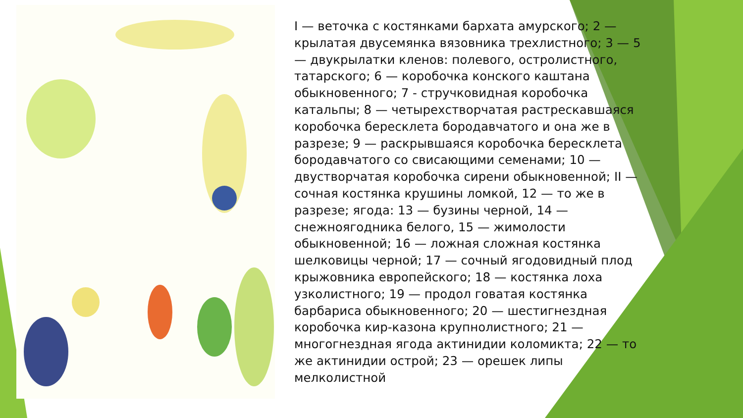I — веточка с костянками бархата амурского; 2 — крылатая двусемянка вязовника трехлистного; 3 — 5 — двукрылатки кленов: полевого, остролистного, татарского; 6 — коробочка конского каштана обыкновенного; 7 - стручковидная коробочка катальпы; 8 — четырехстворчатая растрескавшаяся коробочка бересклета бородавчатого и она же в разрезе; 9 — раскрывшаяся коробочка бересклета бородавчатого со свисающими семенами; 10 — двустворчатая коробочка сирени обыкновенной; II — сочная костянка крушины ломкой, 12 — то же в разрезе; ягода: 13 — бузины черной, 14 — снежноягодника белого, 15 — жимолости обыкновенной; 16 — ложная сложная костянка шелковицы черной; 17 — сочный ягодовидный плод крыжовника европейского; 18 — костянка лоха узколистного; 19 — продол говатая костянка барбариса обыкновенного; 20 — шестигнездная коробочка кир-казона крупнолистного; 21 — многогнездная ягода актинидии коломикта; 22 — то же актинидии острой; 23 — орешек липы мелколистной